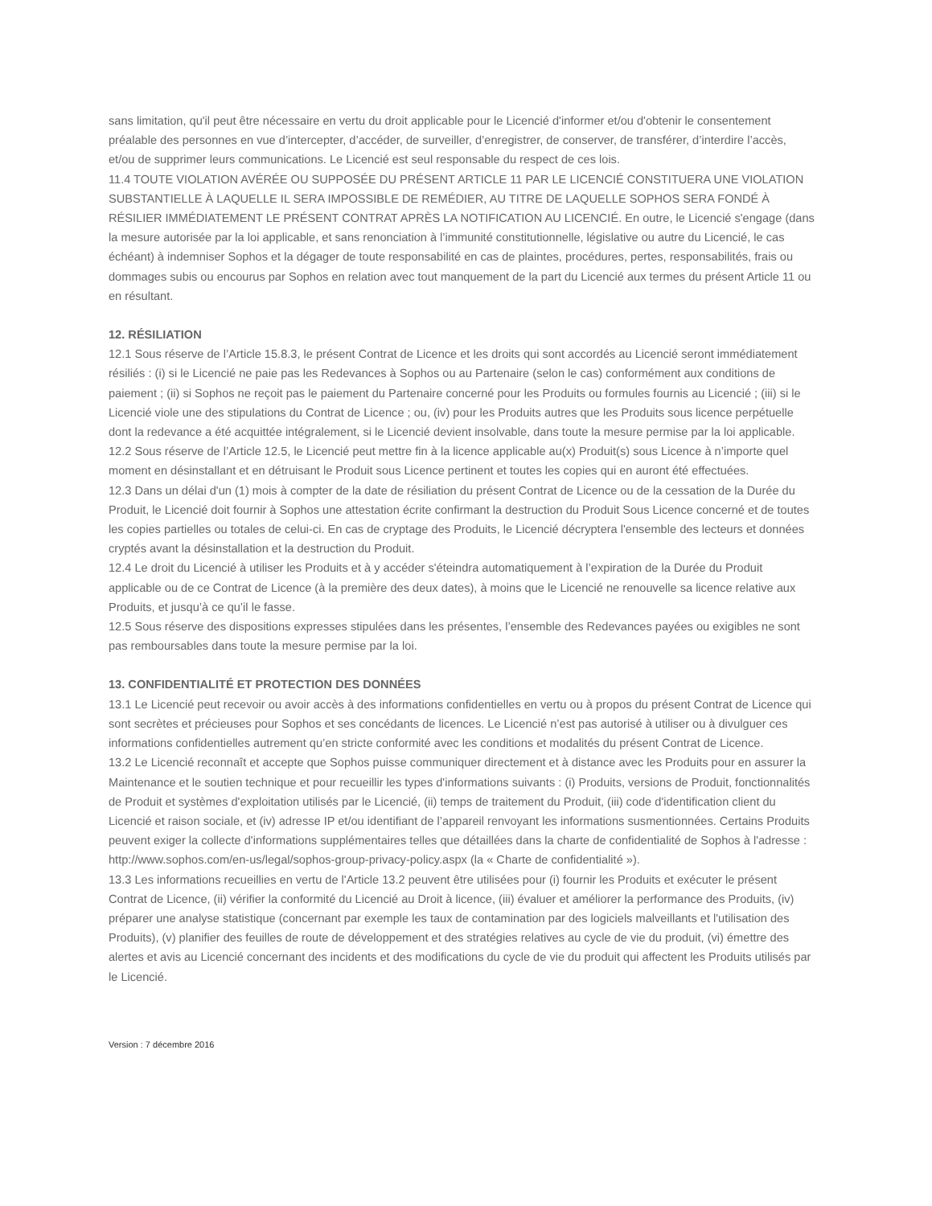sans limitation, qu'il peut être nécessaire en vertu du droit applicable pour le Licencié d'informer et/ou d'obtenir le consentement préalable des personnes en vue d’intercepter, d’accéder, de surveiller, d’enregistrer, de conserver, de transférer, d’interdire l’accès, et/ou de supprimer leurs communications. Le Licencié est seul responsable du respect de ces lois.
11.4 TOUTE VIOLATION AVÉRÉE OU SUPPOSÉE DU PRÉSENT ARTICLE 11 PAR LE LICENCIÉ CONSTITUERA UNE VIOLATION SUBSTANTIELLE À LAQUELLE IL SERA IMPOSSIBLE DE REMÉDIER, AU TITRE DE LAQUELLE SOPHOS SERA FONDÉ À RÉSILIER IMMÉDIATEMENT LE PRÉSENT CONTRAT APRÈS LA NOTIFICATION AU LICENCIÉ. En outre, le Licencié s'engage (dans la mesure autorisée par la loi applicable, et sans renonciation à l’immunité constitutionnelle, législative ou autre du Licencié, le cas échéant) à indemniser Sophos et la dégager de toute responsabilité en cas de plaintes, procédures, pertes, responsabilités, frais ou dommages subis ou encourus par Sophos en relation avec tout manquement de la part du Licencié aux termes du présent Article 11 ou en résultant.
12. RÉSILIATION
12.1 Sous réserve de l’Article 15.8.3, le présent Contrat de Licence et les droits qui sont accordés au Licencié seront immédiatement résiliés : (i) si le Licencié ne paie pas les Redevances à Sophos ou au Partenaire (selon le cas) conformément aux conditions de paiement ; (ii) si Sophos ne reçoit pas le paiement du Partenaire concerné pour les Produits ou formules fournis au Licencié ; (iii) si le Licencié viole une des stipulations du Contrat de Licence ; ou, (iv) pour les Produits autres que les Produits sous licence perpétuelle dont la redevance a été acquittée intégralement, si le Licencié devient insolvable, dans toute la mesure permise par la loi applicable.
12.2 Sous réserve de l’Article 12.5, le Licencié peut mettre fin à la licence applicable au(x) Produit(s) sous Licence à n’importe quel moment en désinstallant et en détruisant le Produit sous Licence pertinent et toutes les copies qui en auront été effectuées.
12.3 Dans un délai d'un (1) mois à compter de la date de résiliation du présent Contrat de Licence ou de la cessation de la Durée du Produit, le Licencié doit fournir à Sophos une attestation écrite confirmant la destruction du Produit Sous Licence concerné et de toutes les copies partielles ou totales de celui-ci. En cas de cryptage des Produits, le Licencié décryptera l'ensemble des lecteurs et données cryptés avant la désinstallation et la destruction du Produit.
12.4 Le droit du Licencié à utiliser les Produits et à y accéder s'éteindra automatiquement à l’expiration de la Durée du Produit applicable ou de ce Contrat de Licence (à la première des deux dates), à moins que le Licencié ne renouvelle sa licence relative aux Produits, et jusqu’à ce qu’il le fasse.
12.5 Sous réserve des dispositions expresses stipulées dans les présentes, l’ensemble des Redevances payées ou exigibles ne sont pas remboursables dans toute la mesure permise par la loi.
13. CONFIDENTIALITÉ ET PROTECTION DES DONNÉES
13.1 Le Licencié peut recevoir ou avoir accès à des informations confidentielles en vertu ou à propos du présent Contrat de Licence qui sont secrètes et précieuses pour Sophos et ses concédants de licences. Le Licencié n’est pas autorisé à utiliser ou à divulguer ces informations confidentielles autrement qu’en stricte conformité avec les conditions et modalités du présent Contrat de Licence.
13.2 Le Licencié reconnaît et accepte que Sophos puisse communiquer directement et à distance avec les Produits pour en assurer la Maintenance et le soutien technique et pour recueillir les types d'informations suivants : (i) Produits, versions de Produit, fonctionnalités de Produit et systèmes d'exploitation utilisés par le Licencié, (ii) temps de traitement du Produit, (iii) code d'identification client du Licencié et raison sociale, et (iv) adresse IP et/ou identifiant de l’appareil renvoyant les informations susmentionnées. Certains Produits peuvent exiger la collecte d'informations supplémentaires telles que détaillées dans la charte de confidentialité de Sophos à l'adresse : http://www.sophos.com/en-us/legal/sophos-group-privacy-policy.aspx (la « Charte de confidentialité »).
13.3 Les informations recueillies en vertu de l'Article 13.2 peuvent être utilisées pour (i) fournir les Produits et exécuter le présent Contrat de Licence, (ii) vérifier la conformité du Licencié au Droit à licence, (iii) évaluer et améliorer la performance des Produits, (iv) préparer une analyse statistique (concernant par exemple les taux de contamination par des logiciels malveillants et l'utilisation des Produits), (v) planifier des feuilles de route de développement et des stratégies relatives au cycle de vie du produit, (vi) émettre des alertes et avis au Licencié concernant des incidents et des modifications du cycle de vie du produit qui affectent les Produits utilisés par le Licencié.
Version : 7 décembre 2016